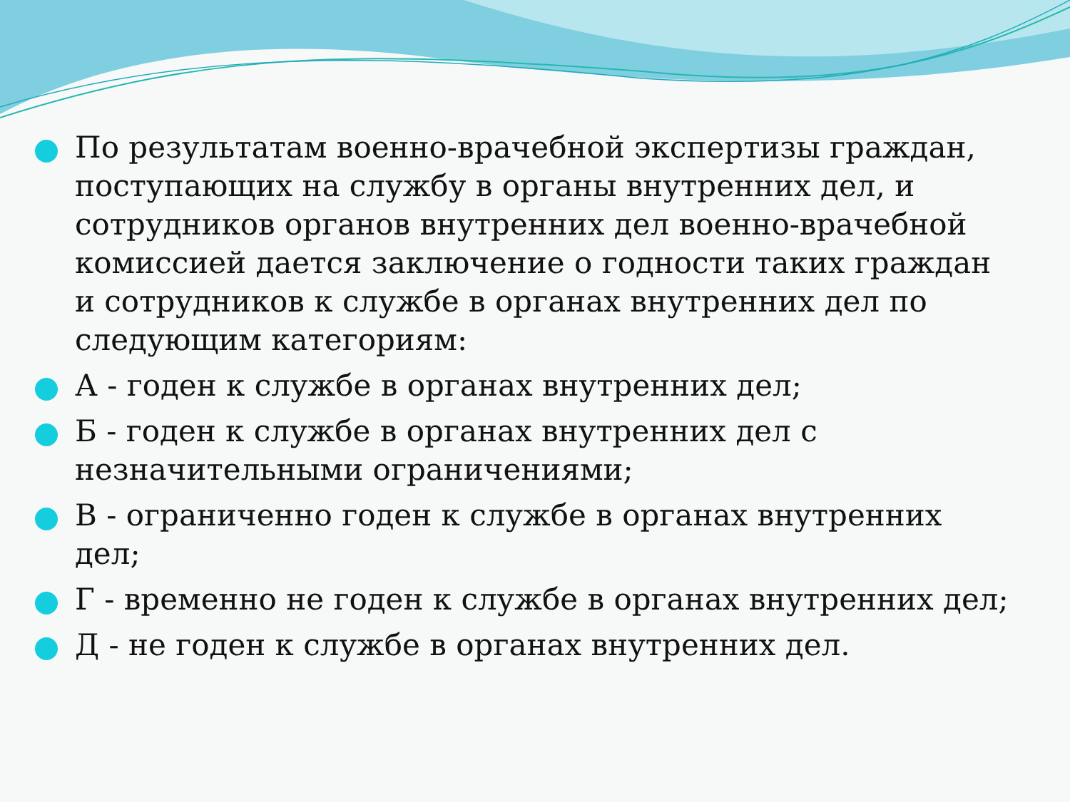По результатам военно-врачебной экспертизы граждан, поступающих на службу в органы внутренних дел, и сотрудников органов внутренних дел военно-врачебной комиссией дается заключение о годности таких граждан и сотрудников к службе в органах внутренних дел по следующим категориям:
А - годен к службе в органах внутренних дел;
Б - годен к службе в органах внутренних дел с незначительными ограничениями;
В - ограниченно годен к службе в органах внутренних дел;
Г - временно не годен к службе в органах внутренних дел;
Д - не годен к службе в органах внутренних дел.